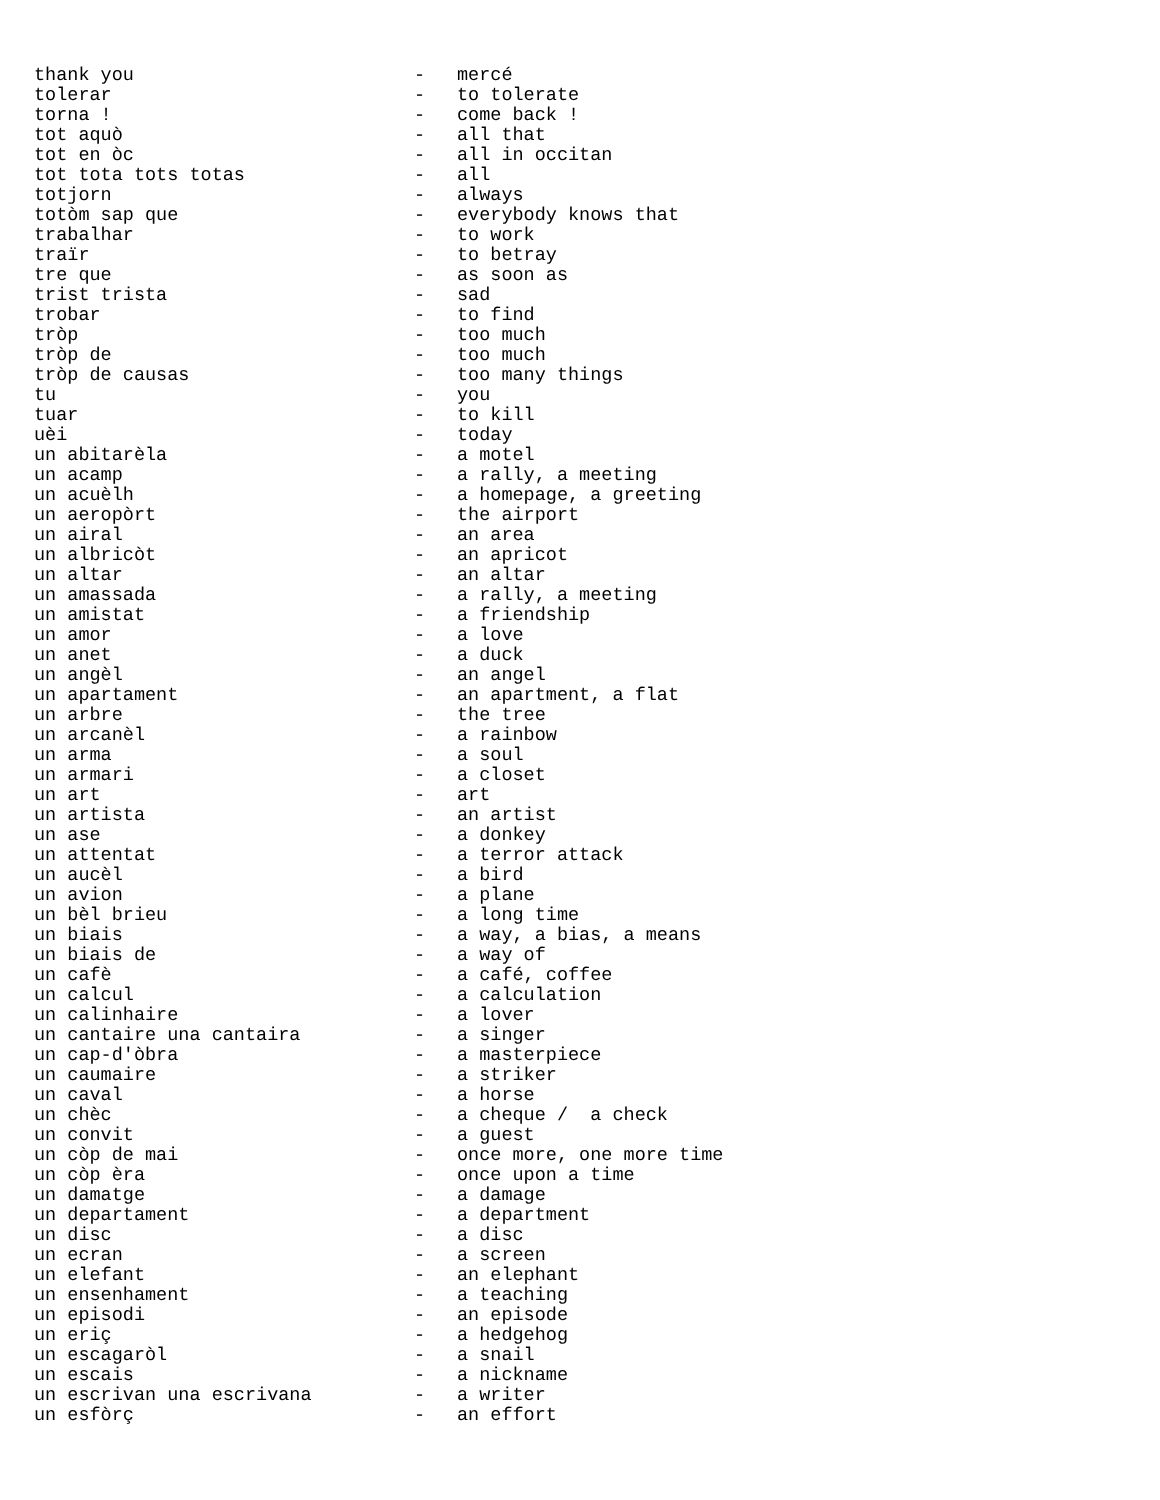| thank you | - | mercé |
| tolerar | - | to tolerate |
| torna ! | - | come back ! |
| tot aquò | - | all that |
| tot en òc | - | all in occitan |
| tot tota tots totas | - | all |
| totjorn | - | always |
| totòm sap que | - | everybody knows that |
| trabalhar | - | to work |
| traïr | - | to betray |
| tre que | - | as soon as |
| trist trista | - | sad |
| trobar | - | to find |
| tròp | - | too much |
| tròp de | - | too much |
| tròp de causas | - | too many things |
| tu | - | you |
| tuar | - | to kill |
| uèi | - | today |
| un abitarèla | - | a motel |
| un acamp | - | a rally, a meeting |
| un acuèlh | - | a homepage, a greeting |
| un aeropòrt | - | the airport |
| un airal | - | an area |
| un albricòt | - | an apricot |
| un altar | - | an altar |
| un amassada | - | a rally, a meeting |
| un amistat | - | a friendship |
| un amor | - | a love |
| un anet | - | a duck |
| un angèl | - | an angel |
| un apartament | - | an apartment, a flat |
| un arbre | - | the tree |
| un arcanèl | - | a rainbow |
| un arma | - | a soul |
| un armari | - | a closet |
| un art | - | art |
| un artista | - | an artist |
| un ase | - | a donkey |
| un attentat | - | a terror attack |
| un aucèl | - | a bird |
| un avion | - | a plane |
| un bèl brieu | - | a long time |
| un biais | - | a way, a bias, a means |
| un biais de | - | a way of |
| un cafè | - | a café, coffee |
| un calcul | - | a calculation |
| un calinhaire | - | a lover |
| un cantaire una cantaira | - | a singer |
| un cap-d'òbra | - | a masterpiece |
| un caumaire | - | a striker |
| un caval | - | a horse |
| un chèc | - | a cheque / a check |
| un convit | - | a guest |
| un còp de mai | - | once more, one more time |
| un còp èra | - | once upon a time |
| un damatge | - | a damage |
| un departament | - | a department |
| un disc | - | a disc |
| un ecran | - | a screen |
| un elefant | - | an elephant |
| un ensenhament | - | a teaching |
| un episodi | - | an episode |
| un eriç | - | a hedgehog |
| un escagaròl | - | a snail |
| un escais | - | a nickname |
| un escrivan una escrivana | - | a writer |
| un esfòrç | - | an effort |